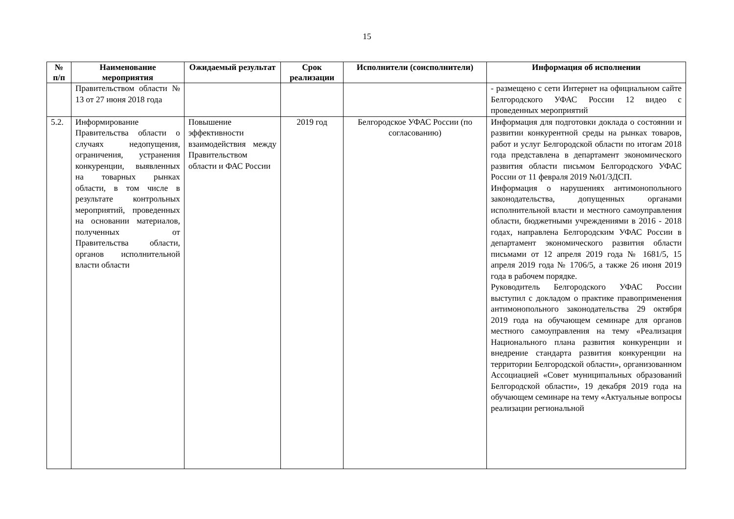15
| № п/п | Наименование мероприятия | Ожидаемый результат | Срок реализации | Исполнители (соисполнители) | Информация об исполнении |
| --- | --- | --- | --- | --- | --- |
| | Правительством области № 13 от 27 июня 2018 года | | | | - размещено с сети Интернет на официальном сайте Белгородского УФАС России 12 видео с проведенных мероприятий |
| 5.2. | Информирование Правительства области о случаях недопущения, ограничения, устранения конкуренции, выявленных на товарных рынках области, в том числе в результате контрольных мероприятий, проведенных на основании материалов, полученных от Правительства области, органов исполнительной власти области | Повышение эффективности взаимодействия между Правительством области и ФАС России | 2019 год | Белгородское УФАС России (по согласованию) | Информация для подготовки доклада о состоянии и развитии конкурентной среды на рынках товаров, работ и услуг Белгородской области по итогам 2018 года представлена в департамент экономического развития области письмом Белгородского УФАС России от 11 февраля 2019 №01/3ДСП. Информация о нарушениях антимонопольного законодательства, допущенных органами исполнительной власти и местного самоуправления области, бюджетными учреждениями в 2016 - 2018 годах, направлена Белгородским УФАС России в департамент экономического развития области письмами от 12 апреля 2019 года № 1681/5, 15 апреля 2019 года № 1706/5, а также 26 июня 2019 года в рабочем порядке. Руководитель Белгородского УФАС России выступил с докладом о практике правоприменения антимонопольного законодательства 29 октября 2019 года на обучающем семинаре для органов местного самоуправления на тему «Реализация Национального плана развития конкуренции и внедрение стандарта развития конкуренции на территории Белгородской области», организованном Ассоциацией «Совет муниципальных образований Белгородской области», 19 декабря 2019 года на обучающем семинаре на тему «Актуальные вопросы реализации региональной |